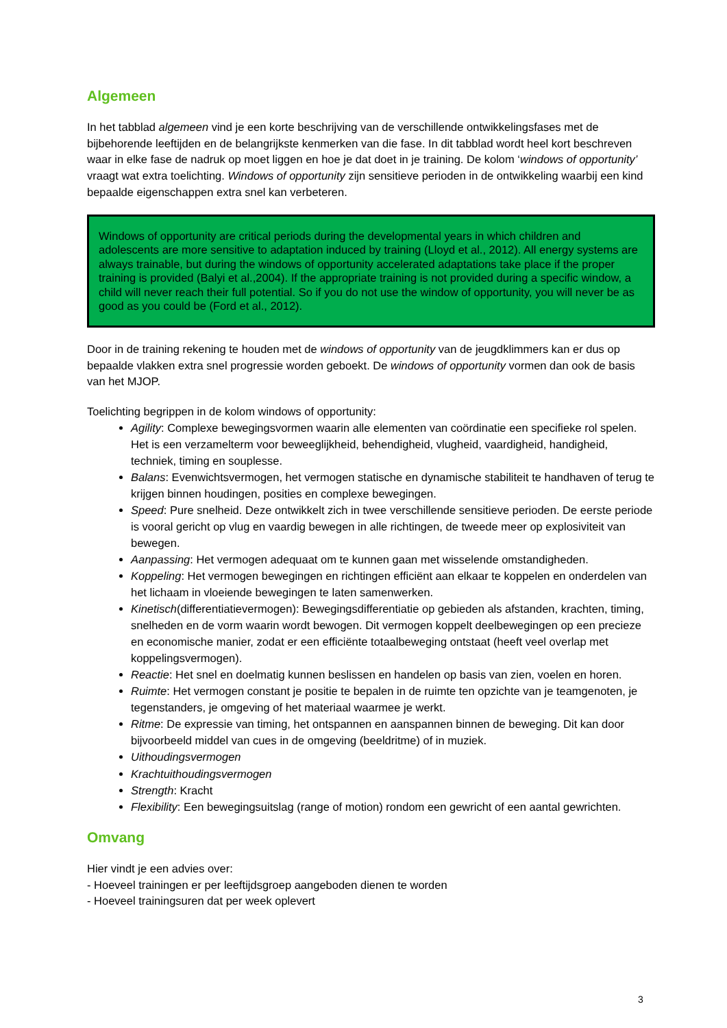Algemeen
In het tabblad algemeen vind je een korte beschrijving van de verschillende ontwikkelingsfases met de bijbehorende leeftijden en de belangrijkste kenmerken van die fase. In dit tabblad wordt heel kort beschreven waar in elke fase de nadruk op moet liggen en hoe je dat doet in je training. De kolom ‘windows of opportunity’ vraagt wat extra toelichting. Windows of opportunity zijn sensitieve perioden in de ontwikkeling waarbij een kind bepaalde eigenschappen extra snel kan verbeteren.
Windows of opportunity are critical periods during the developmental years in which children and adolescents are more sensitive to adaptation induced by training (Lloyd et al., 2012). All energy systems are always trainable, but during the windows of opportunity accelerated adaptations take place if the proper training is provided (Balyi et al.,2004). If the appropriate training is not provided during a specific window, a child will never reach their full potential. So if you do not use the window of opportunity, you will never be as good as you could be (Ford et al., 2012).
Door in de training rekening te houden met de windows of opportunity van de jeugdklimmers kan er dus op bepaalde vlakken extra snel progressie worden geboekt. De windows of opportunity vormen dan ook de basis van het MJOP.
Toelichting begrippen in de kolom windows of opportunity:
Agility: Complexe bewegingsvormen waarin alle elementen van coördinatie een specifieke rol spelen. Het is een verzamelterm voor beweeglijkheid, behendigheid, vlugheid, vaardigheid, handigheid, techniek, timing en souplesse.
Balans: Evenwichtsvermogen, het vermogen statische en dynamische stabiliteit te handhaven of terug te krijgen binnen houdingen, posities en complexe bewegingen.
Speed: Pure snelheid. Deze ontwikkelt zich in twee verschillende sensitieve perioden. De eerste periode is vooral gericht op vlug en vaardig bewegen in alle richtingen, de tweede meer op explosiviteit van bewegen.
Aanpassing: Het vermogen adequaat om te kunnen gaan met wisselende omstandigheden.
Koppeling: Het vermogen bewegingen en richtingen efficiënt aan elkaar te koppelen en onderdelen van het lichaam in vloeiende bewegingen te laten samenwerken.
Kinetisch(differentiatievermogen): Bewegingsdifferentiatie op gebieden als afstanden, krachten, timing, snelheden en de vorm waarin wordt bewogen. Dit vermogen koppelt deelbewegingen op een precieze en economische manier, zodat er een efficiënte totaalbeweging ontstaat (heeft veel overlap met koppelingsvermogen).
Reactie: Het snel en doelmatig kunnen beslissen en handelen op basis van zien, voelen en horen.
Ruimte: Het vermogen constant je positie te bepalen in de ruimte ten opzichte van je teamgenoten, je tegenstanders, je omgeving of het materiaal waarmee je werkt.
Ritme: De expressie van timing, het ontspannen en aanspannen binnen de beweging. Dit kan door bijvoorbeeld middel van cues in de omgeving (beeldritme) of in muziek.
Uithoudingsvermogen
Krachtuithoudingsvermogen
Strength: Kracht
Flexibility: Een bewegingsuitslag (range of motion) rondom een gewricht of een aantal gewrichten.
Omvang
Hier vindt je een advies over:
- Hoeveel trainingen er per leeftijdsgroep aangeboden dienen te worden
- Hoeveel trainingsuren dat per week oplevert
3